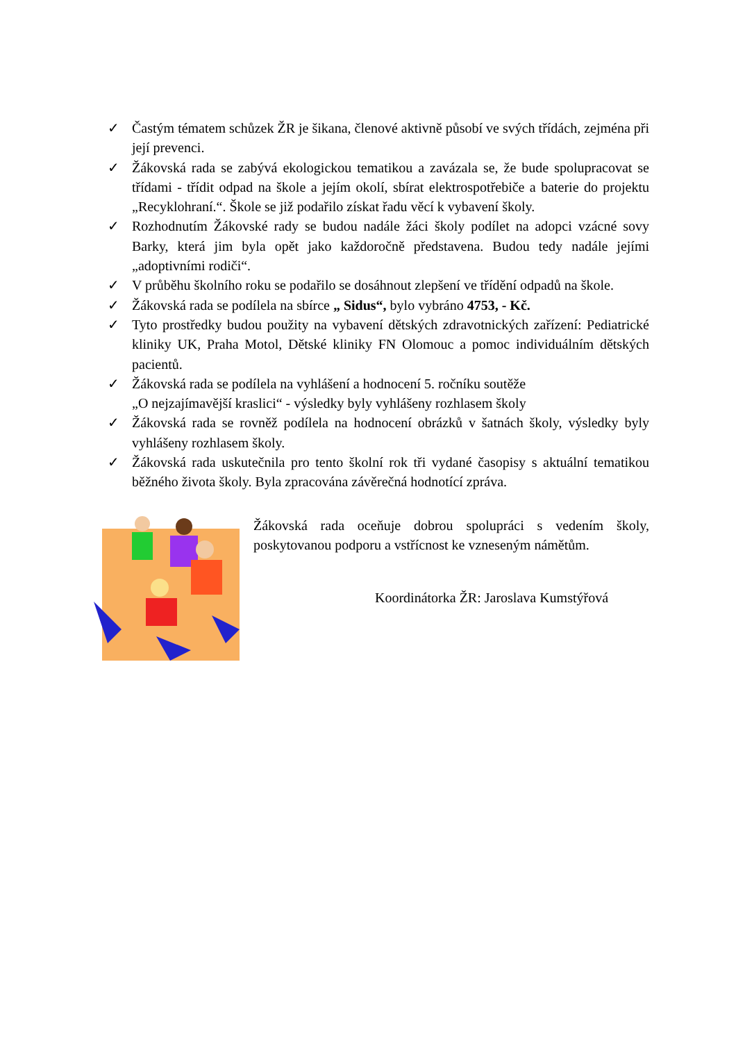✓ Častým tématem schůzek ŽR je šikana, členové aktivně působí ve svých třídách, zejména při její prevenci.
✓ Žákovská rada se zabývá ekologickou tematikou a zavázala se, že bude spolupracovat se třídami - třídit odpad na škole a jejím okolí, sbírat elektrospotřebiče a baterie do projektu „Recyklohraní.“. Škole se již podařilo získat řadu věcí k vybavení školy.
✓ Rozhodnutím Žákovské rady se budou nadále žáci školy podílet na adopci vzácné sovy Barky, která jim byla opět jako každoročně představena. Budou tedy nadále jejími „adoptivními rodiči“.
✓ V průběhu školního roku se podařilo se dosáhnout zlepšení ve třídění odpadů na škole.
✓ Žákovská rada se podílela na sbírce „ Sidus“, bylo vybráno 4753, - Kč.
✓ Tyto prostředky budou použity na vybavení dětských zdravotnických zařízení: Pediatrické kliniky UK, Praha Motol, Dětské kliniky FN Olomouc a pomoc individuálním dětských pacientů.
✓ Žákovská rada se podílela na vyhlášení a hodnocení 5. ročníku soutěže
„O nejzajímavější kraslici“ - výsledky byly vyhlášeny rozhlasem školy
✓ Žákovská rada se rovněž podílela na hodnocení obrázků v šatnách školy, výsledky byly vyhlášeny rozhlasem školy.
✓ Žákovská rada uskutečnila pro tento školní rok tři vydané časopisy s aktuální tematikou běžného života školy. Byla zpracována závěrečná hodnotící zpráva.
Žákovská rada oceňuje dobrou spolupráci s vedením školy, poskytovanou podporu a vstřícnost ke vzneseným námětům.
Koordinátorka ŽR: Jaroslava Kumstýřová